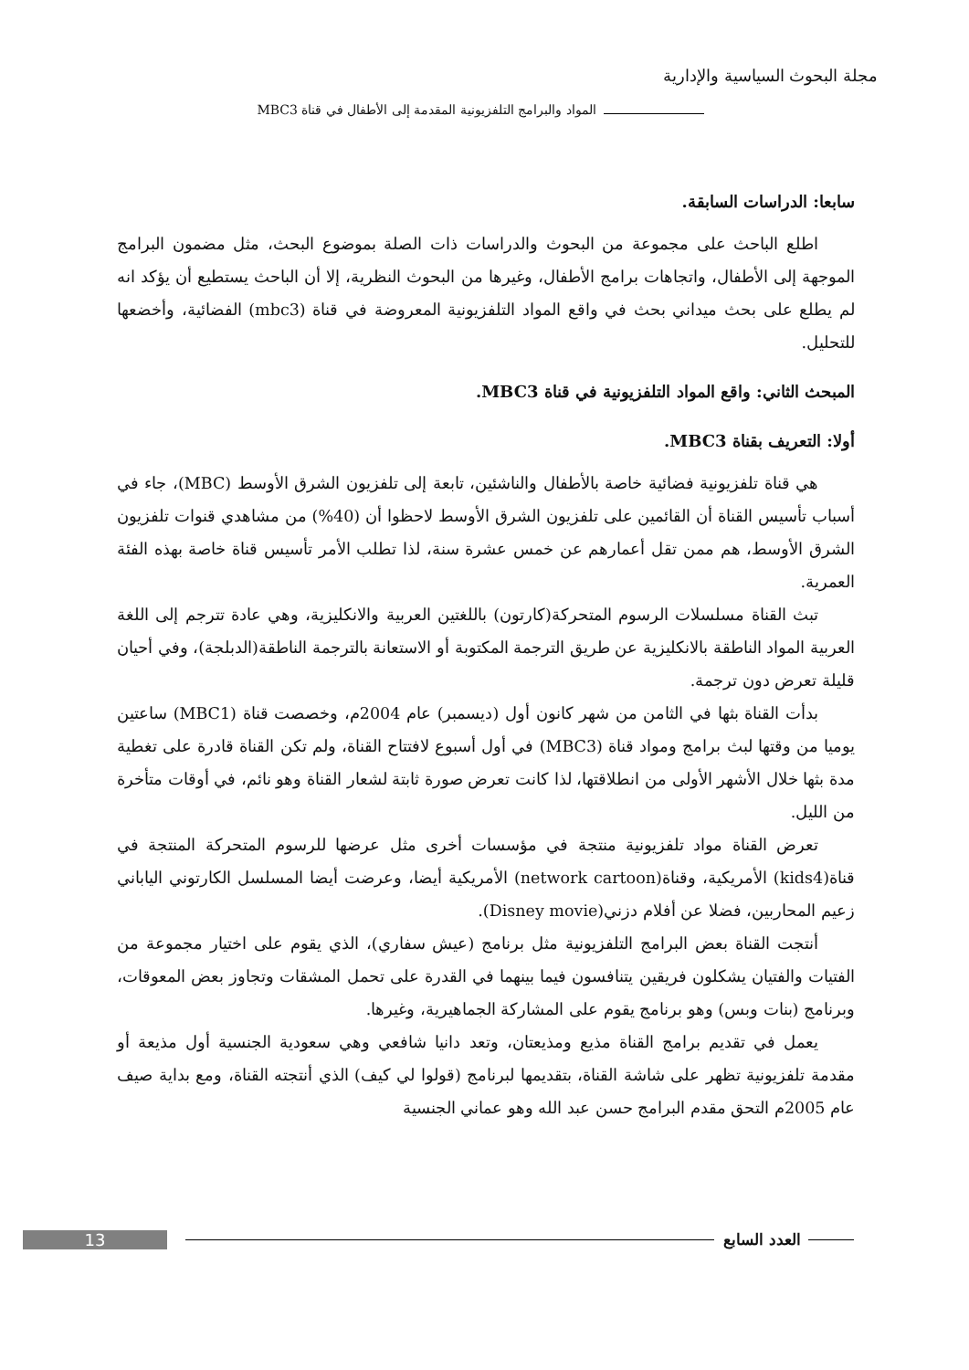مجلة البحوث السياسية والإدارية
المواد والبرامج التلفزيونية المقدمة إلى الأطفال في قناة MBC3
سابعا: الدراسات السابقة.
اطلع الباحث على مجموعة من البحوث والدراسات ذات الصلة بموضوع البحث، مثل مضمون البرامج الموجهة إلى الأطفال، واتجاهات برامج الأطفال، وغيرها من البحوث النظرية، إلا أن الباحث يستطيع أن يؤكد انه لم يطلع على بحث ميداني بحث في واقع المواد التلفزيونية المعروضة في قناة (mbc3) الفضائية، وأخضعها للتحليل.
المبحث الثاني: واقع المواد التلفزيونية في قناة MBC3.
أولا: التعريف بقناة MBC3.
هي قناة تلفزيونية فضائية خاصة بالأطفال والناشئين، تابعة إلى تلفزيون الشرق الأوسط (MBC)، جاء في أسباب تأسيس القناة أن القائمين على تلفزيون الشرق الأوسط لاحظوا أن (40%) من مشاهدي قنوات تلفزيون الشرق الأوسط، هم ممن تقل أعمارهم عن خمس عشرة سنة، لذا تطلب الأمر تأسيس قناة خاصة بهذه الفئة العمرية.
تبث القناة مسلسلات الرسوم المتحركة(كارتون) باللغتين العربية والانكليزية، وهي عادة تترجم إلى اللغة العربية المواد الناطقة بالانكليزية عن طريق الترجمة المكتوبة أو الاستعانة بالترجمة الناطقة(الدبلجة)، وفي أحيان قليلة تعرض دون ترجمة.
بدأت القناة بثها في الثامن من شهر كانون أول (ديسمبر) عام 2004م، وخصصت قناة (MBC1) ساعتين يوميا من وقتها لبث برامج ومواد قناة (MBC3) في أول أسبوع لافتتاح القناة، ولم تكن القناة قادرة على تغطية مدة بثها خلال الأشهر الأولى من انطلاقتها، لذا كانت تعرض صورة ثابتة لشعار القناة وهو نائم، في أوقات متأخرة من الليل.
تعرض القناة مواد تلفزيونية منتجة في مؤسسات أخرى مثل عرضها للرسوم المتحركة المنتجة في قناة(kids4) الأمريكية، وقناة(network cartoon) الأمريكية أيضا، وعرضت أيضا المسلسل الكارتوني الياباني زعيم المحاربين، فضلا عن أفلام دزني(Disney movie).
أنتجت القناة بعض البرامج التلفزيونية مثل برنامج (عيش سفاري)، الذي يقوم على اختيار مجموعة من الفتيات والفتيان يشكلون فريقين يتنافسون فيما بينهما في القدرة على تحمل المشقات وتجاوز بعض المعوقات، وبرنامج (بنات وبس) وهو برنامج يقوم على المشاركة الجماهيرية، وغيرها.
يعمل في تقديم برامج القناة مذيع ومذيعتان، وتعد دانيا شافعي وهي سعودية الجنسية أول مذيعة أو مقدمة تلفزيونية تظهر على شاشة القناة، بتقديمها لبرنامج (قولوا لي كيف) الذي أنتجته القناة، ومع بداية صيف عام 2005م التحق مقدم البرامج حسن عبد الله وهو عماني الجنسية
13 العدد السابع